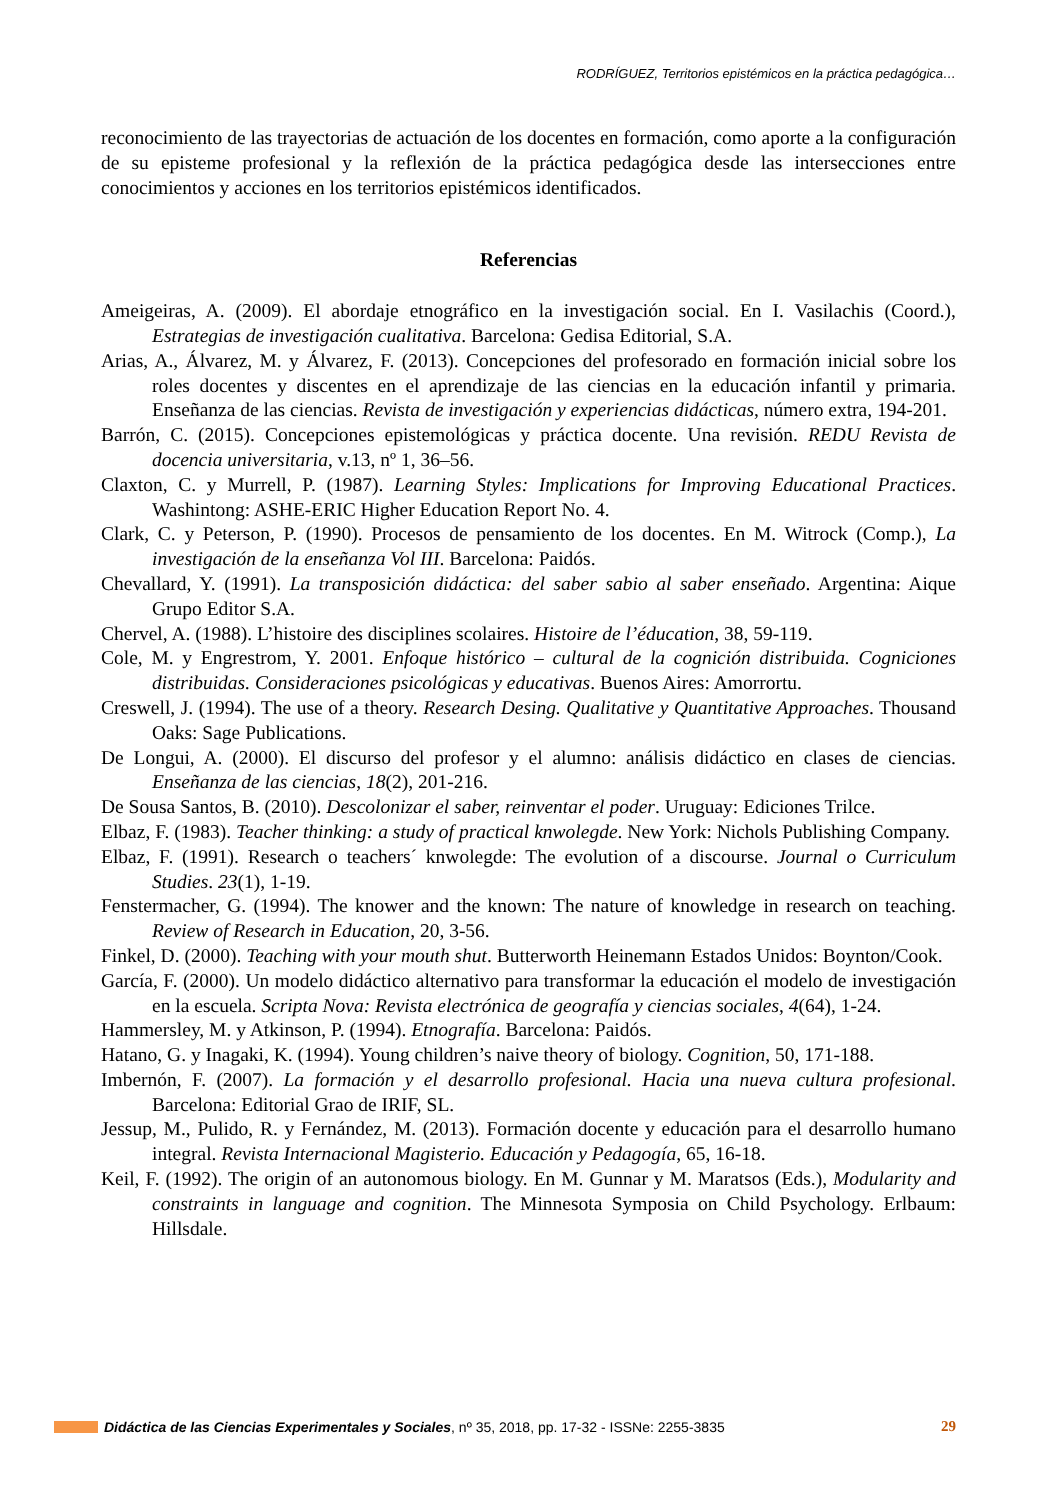RODRÍGUEZ, Territorios epistémicos en la práctica pedagógica…
reconocimiento de las trayectorias de actuación de los docentes en formación, como aporte a la configuración de su episteme profesional y la reflexión de la práctica pedagógica desde las intersecciones entre conocimientos y acciones en los territorios epistémicos identificados.
Referencias
Ameigeiras, A. (2009). El abordaje etnográfico en la investigación social. En I. Vasilachis (Coord.), Estrategias de investigación cualitativa. Barcelona: Gedisa Editorial, S.A.
Arias, A., Álvarez, M. y Álvarez, F. (2013). Concepciones del profesorado en formación inicial sobre los roles docentes y discentes en el aprendizaje de las ciencias en la educación infantil y primaria. Enseñanza de las ciencias. Revista de investigación y experiencias didácticas, número extra, 194-201.
Barrón, C. (2015). Concepciones epistemológicas y práctica docente. Una revisión. REDU Revista de docencia universitaria, v.13, nº 1, 36–56.
Claxton, C. y Murrell, P. (1987). Learning Styles: Implications for Improving Educational Practices. Washintong: ASHE-ERIC Higher Education Report No. 4.
Clark, C. y Peterson, P. (1990). Procesos de pensamiento de los docentes. En M. Witrock (Comp.), La investigación de la enseñanza Vol III. Barcelona: Paidós.
Chevallard, Y. (1991). La transposición didáctica: del saber sabio al saber enseñado. Argentina: Aique Grupo Editor S.A.
Chervel, A. (1988). L’histoire des disciplines scolaires. Histoire de l’éducation, 38, 59-119.
Cole, M. y Engrestrom, Y. 2001. Enfoque histórico – cultural de la cognición distribuida. Cogniciones distribuidas. Consideraciones psicológicas y educativas. Buenos Aires: Amorrortu.
Creswell, J. (1994). The use of a theory. Research Desing. Qualitative y Quantitative Approaches. Thousand Oaks: Sage Publications.
De Longui, A. (2000). El discurso del profesor y el alumno: análisis didáctico en clases de ciencias. Enseñanza de las ciencias, 18(2), 201-216.
De Sousa Santos, B. (2010). Descolonizar el saber, reinventar el poder. Uruguay: Ediciones Trilce.
Elbaz, F. (1983). Teacher thinking: a study of practical knwolegde. New York: Nichols Publishing Company.
Elbaz, F. (1991). Research o teachers´ knwolegde: The evolution of a discourse. Journal o Curriculum Studies. 23(1), 1-19.
Fenstermacher, G. (1994). The knower and the known: The nature of knowledge in research on teaching. Review of Research in Education, 20, 3-56.
Finkel, D. (2000). Teaching with your mouth shut. Butterworth Heinemann Estados Unidos: Boynton/Cook.
García, F. (2000). Un modelo didáctico alternativo para transformar la educación el modelo de investigación en la escuela. Scripta Nova: Revista electrónica de geografía y ciencias sociales, 4(64), 1-24.
Hammersley, M. y Atkinson, P. (1994). Etnografía. Barcelona: Paidós.
Hatano, G. y Inagaki, K. (1994). Young children’s naive theory of biology. Cognition, 50, 171-188.
Imbernón, F. (2007). La formación y el desarrollo profesional. Hacia una nueva cultura profesional. Barcelona: Editorial Grao de IRIF, SL.
Jessup, M., Pulido, R. y Fernández, M. (2013). Formación docente y educación para el desarrollo humano integral. Revista Internacional Magisterio. Educación y Pedagogía, 65, 16-18.
Keil, F. (1992). The origin of an autonomous biology. En M. Gunnar y M. Maratsos (Eds.), Modularity and constraints in language and cognition. The Minnesota Symposia on Child Psychology. Erlbaum: Hillsdale.
Didáctica de las Ciencias Experimentales y Sociales, nº 35, 2018, pp. 17-32 - ISSNe: 2255-3835 29